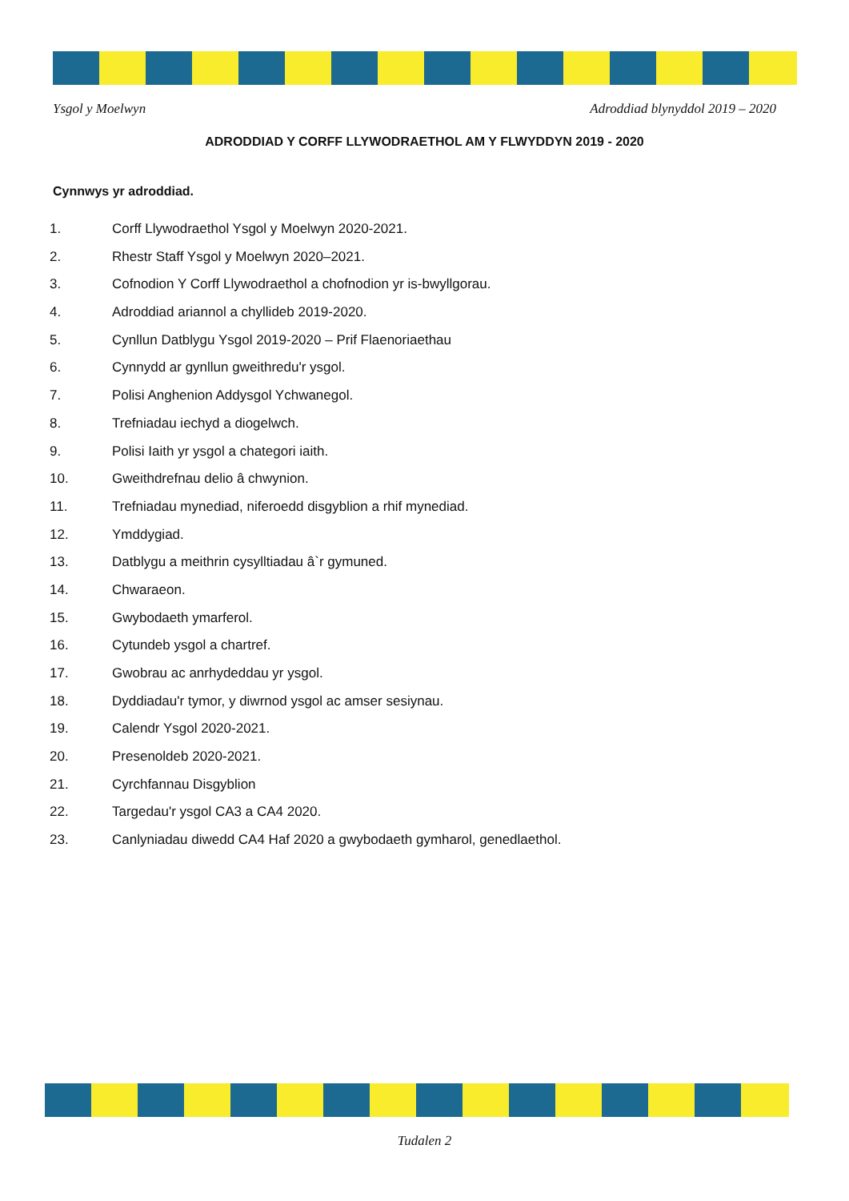Ysgol y Moelwyn Adroddiad blynyddol 2019 – 2020
ADRODDIAD Y CORFF LLYWODRAETHOL AM Y FLWYDDYN 2019 - 2020
Cynnwys yr adroddiad.
1. Corff Llywodraethol Ysgol y Moelwyn 2020-2021.
2. Rhestr Staff Ysgol y Moelwyn 2020–2021.
3. Cofnodion Y Corff Llywodraethol a chofnodion yr is-bwyllgorau.
4. Adroddiad ariannol a chyllideb 2019-2020.
5. Cynllun Datblygu Ysgol 2019-2020 – Prif Flaenoriaethau
6. Cynnydd ar gynllun gweithredu'r ysgol.
7. Polisi Anghenion Addysgol Ychwanegol.
8. Trefniadau iechyd a diogelwch.
9. Polisi Iaith yr ysgol a chategori iaith.
10. Gweithdrefnau delio â chwynion.
11. Trefniadau mynediad, niferoedd disgyblion a rhif mynediad.
12. Ymddygiad.
13. Datblygu a meithrin cysylltiadau â`r gymuned.
14. Chwaraeon.
15. Gwybodaeth ymarferol.
16. Cytundeb ysgol a chartref.
17. Gwobrau ac anrhydeddau yr ysgol.
18. Dyddiadau'r tymor, y diwrnod ysgol ac amser sesiynau.
19. Calendr Ysgol 2020-2021.
20. Presenoldeb 2020-2021.
21. Cyrchfannau Disgyblion
22. Targedau'r ysgol CA3 a CA4 2020.
23. Canlyniadau diwedd CA4 Haf 2020 a gwybodaeth gymharol, genedlaethol.
Tudalen 2